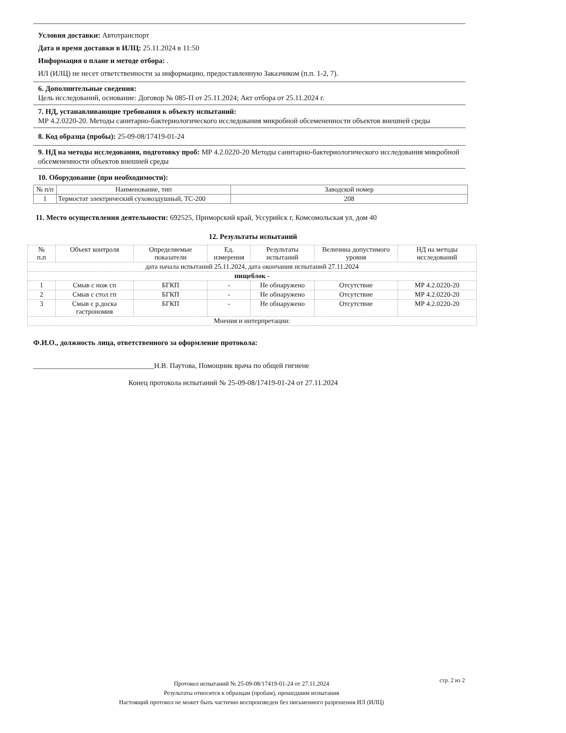Условия доставки: Автотранспорт
Дата и время доставки в ИЛЦ: 25.11.2024 в 11:50
Информация о плане и методе отбора: .
ИЛ (ИЛЦ) не несет ответственности за информацию, предоставленную Заказчиком (п.п. 1-2, 7).
6. Дополнительные сведения:
Цель исследований, основание: Договор № 085-П от 25.11.2024; Акт отбора от 25.11.2024 г.
7. НД, устанавливающие требования к объекту испытаний:
МР 4.2.0220-20. Методы санитарно-бактериологического исследования микробной обсемененности объектов внешней среды
8. Код образца (пробы): 25-09-08/17419-01-24
9. НД на методы исследования, подготовку проб: МР 4.2.0220-20 Методы санитарно-бактериологического исследования микробной обсемененности объектов внешней среды
10. Оборудование (при необходимости):
| № п/п | Наименование, тип | Заводской номер |
| --- | --- | --- |
| 1 | Термостат электрический суховоздушный, ТС-200 | 208 |
11. Место осуществления деятельности: 692525, Приморский край, Уссурийск г, Комсомольская ул, дом 40
12. Результаты испытаний
| № п.п | Объект контроля | Определяемые показатели | Ед. измерения | Результаты испытаний | Величина допустимого уровня | НД на методы исследований |
| --- | --- | --- | --- | --- | --- | --- |
| дата начала испытаний 25.11.2024, дата окончания испытаний 27.11.2024 | | | | | | |
| пищеблок - | | | | | | |
| 1 | Смыв с нож сп | БГКП | - | Не обнаружено | Отсутствие | МР 4.2.0220-20 |
| 2 | Смыв с стол гп | БГКП | - | Не обнаружено | Отсутствие | МР 4.2.0220-20 |
| 3 | Смыв с р.доска гастрономия | БГКП | - | Не обнаружено | Отсутствие | МР 4.2.0220-20 |
| Мнения и интерпретации: | | | | | | |
Ф.И.О., должность лица, ответственного за оформление протокола:
_________________________________Н.В. Паутова, Помощник врача по общей гигиене
Конец протокола испытаний № 25-09-08/17419-01-24 от 27.11.2024
стр. 2 из 2
Протокол испытаний № 25-09-08/17419-01-24 от 27.11.2024
Результаты относятся к образцам (пробам), прошедшим испытания
Настоящий протокол не может быть частично воспроизведен без письменного разрешения ИЛ (ИЛЦ)